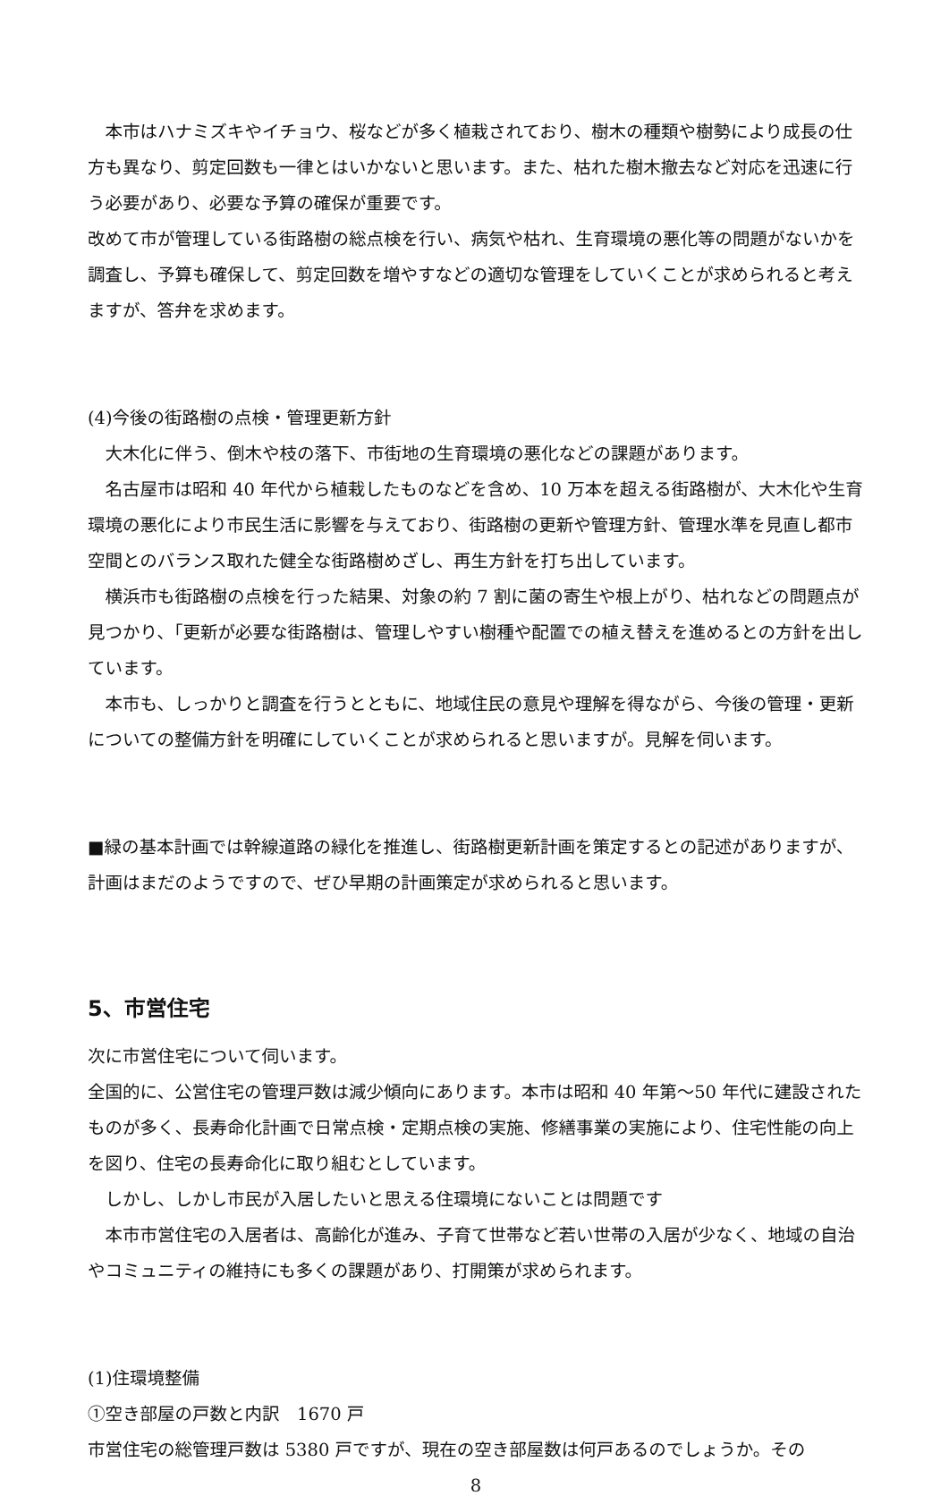本市はハナミズキやイチョウ、桜などが多く植栽されており、樹木の種類や樹勢により成長の仕方も異なり、剪定回数も一律とはいかないと思います。また、枯れた樹木撤去など対応を迅速に行う必要があり、必要な予算の確保が重要です。
改めて市が管理している街路樹の総点検を行い、病気や枯れ、生育環境の悪化等の問題がないかを調査し、予算も確保して、剪定回数を増やすなどの適切な管理をしていくことが求められると考えますが、答弁を求めます。
(4)今後の街路樹の点検・管理更新方針
　大木化に伴う、倒木や枝の落下、市街地の生育環境の悪化などの課題があります。
　名古屋市は昭和 40 年代から植栽したものなどを含め、10 万本を超える街路樹が、大木化や生育環境の悪化により市民生活に影響を与えており、街路樹の更新や管理方針、管理水準を見直し都市空間とのバランス取れた健全な街路樹めざし、再生方針を打ち出しています。
　横浜市も街路樹の点検を行った結果、対象の約 7 割に菌の寄生や根上がり、枯れなどの問題点が見つかり、「更新が必要な街路樹は、管理しやすい樹種や配置での植え替えを進めるとの方針を出しています。
　本市も、しっかりと調査を行うとともに、地域住民の意見や理解を得ながら、今後の管理・更新についての整備方針を明確にしていくことが求められると思いますが。見解を伺います。
■緑の基本計画では幹線道路の緑化を推進し、街路樹更新計画を策定するとの記述がありますが、計画はまだのようですので、ぜひ早期の計画策定が求められると思います。
5、市営住宅
次に市営住宅について伺います。
全国的に、公営住宅の管理戸数は減少傾向にあります。本市は昭和 40 年第～50 年代に建設されたものが多く、長寿命化計画で日常点検・定期点検の実施、修繕事業の実施により、住宅性能の向上を図り、住宅の長寿命化に取り組むとしています。
　しかし、しかし市民が入居したいと思える住環境にないことは問題です
　本市市営住宅の入居者は、高齢化が進み、子育て世帯など若い世帯の入居が少なく、地域の自治やコミュニティの維持にも多くの課題があり、打開策が求められます。
(1)住環境整備
①空き部屋の戸数と内訳　1670 戸
市営住宅の総管理戸数は 5380 戸ですが、現在の空き部屋数は何戸あるのでしょうか。その
8